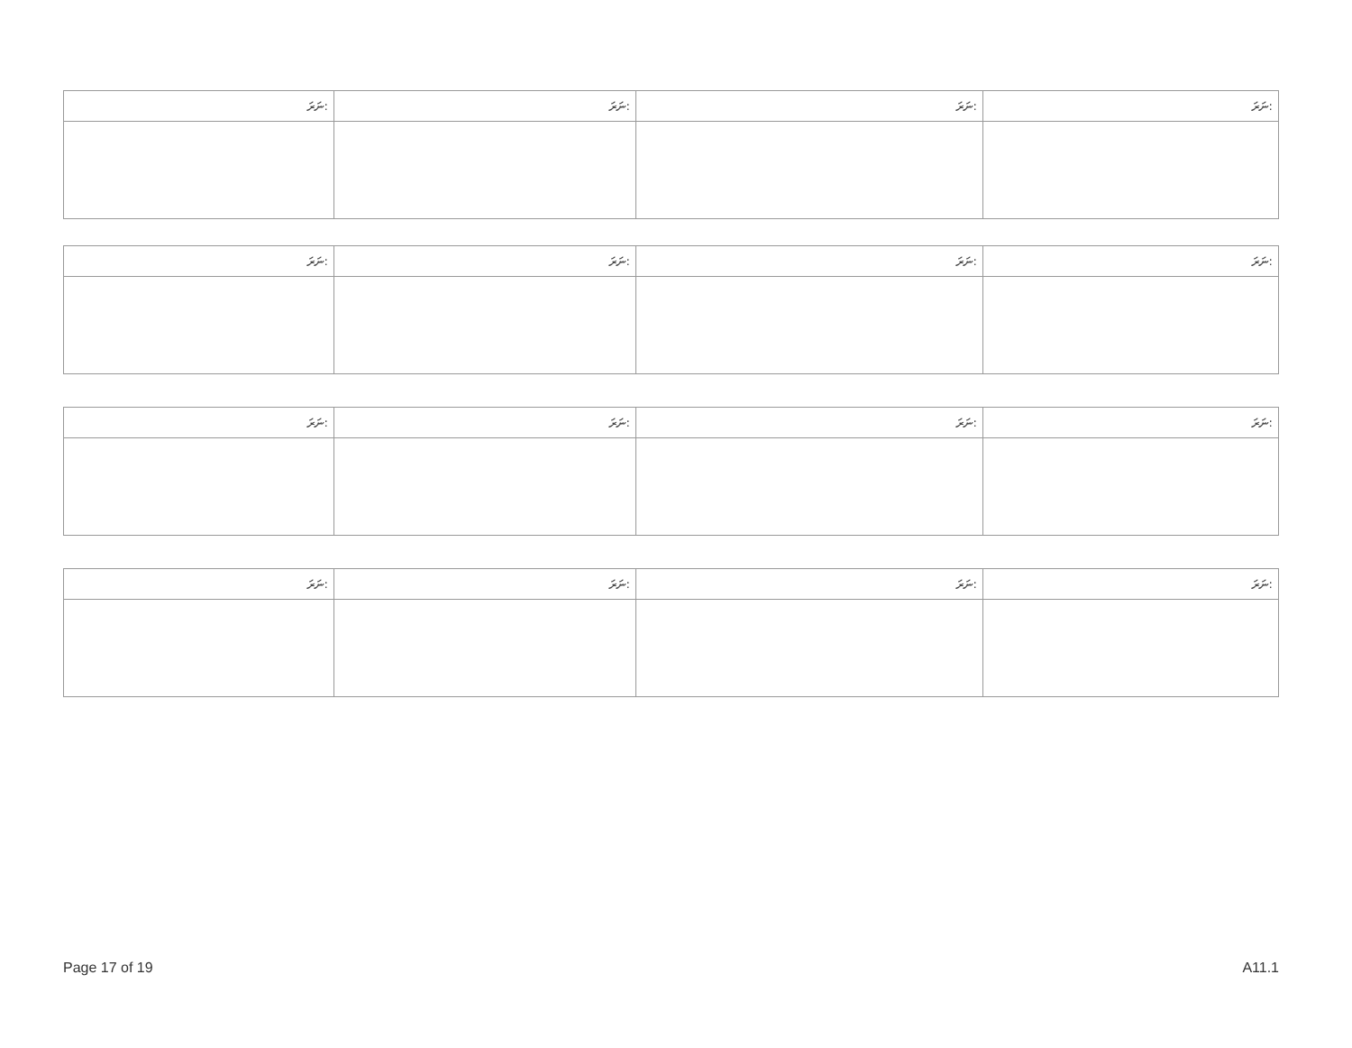| ނަރަ: | ނަރަ: | ނަރަ: | ނަރަ: |
| --- | --- | --- | --- |
| ނަރަ: | ނަރަ: | ނަރަ: | ނަރަ: |
| --- | --- | --- | --- |
| ނަރަ: | ނަރަ: | ނަރަ: | ނަރަ: |
| --- | --- | --- | --- |
| ނަރަ: | ނަރަ: | ނަރަ: | ނަރަ: |
| --- | --- | --- | --- |
Page 17 of 19 A11.1